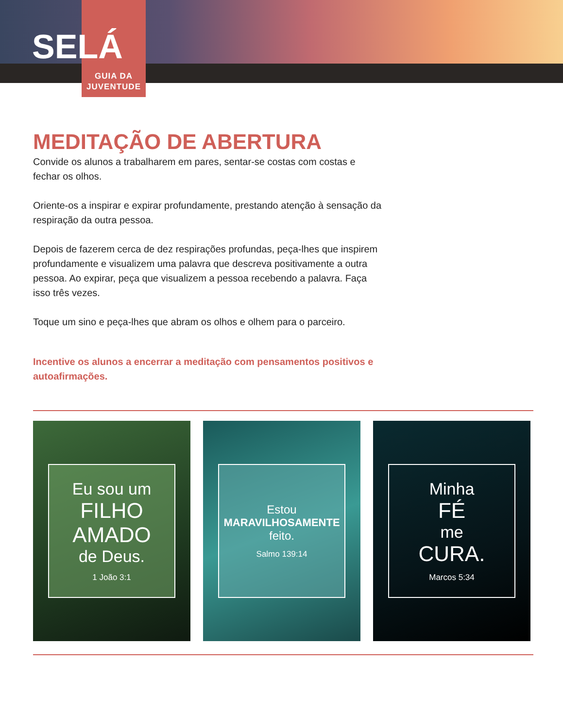SELÁ
GUIA DA
JUVENTUDE
MEDITAÇÃO DE ABERTURA
Convide os alunos a trabalharem em pares, sentar-se costas com costas e fechar os olhos.
Oriente-os a inspirar e expirar profundamente, prestando atenção à sensação da respiração da outra pessoa.
Depois de fazerem cerca de dez respirações profundas, peça-lhes que inspirem profundamente e visualizem uma palavra que descreva positivamente a outra pessoa. Ao expirar, peça que visualizem a pessoa recebendo a palavra. Faça isso três vezes.
Toque um sino e peça-lhes que abram os olhos e olhem para o parceiro.
Incentive os alunos a encerrar a meditação com pensamentos positivos e autoafirmações.
Eu sou um
FILHO
AMADO
de Deus.
1 João 3:1
Estou
MARAVILHOSAMENTE
feito.
Salmo 139:14
Minha
FÉ
me
CURA.
Marcos 5:34